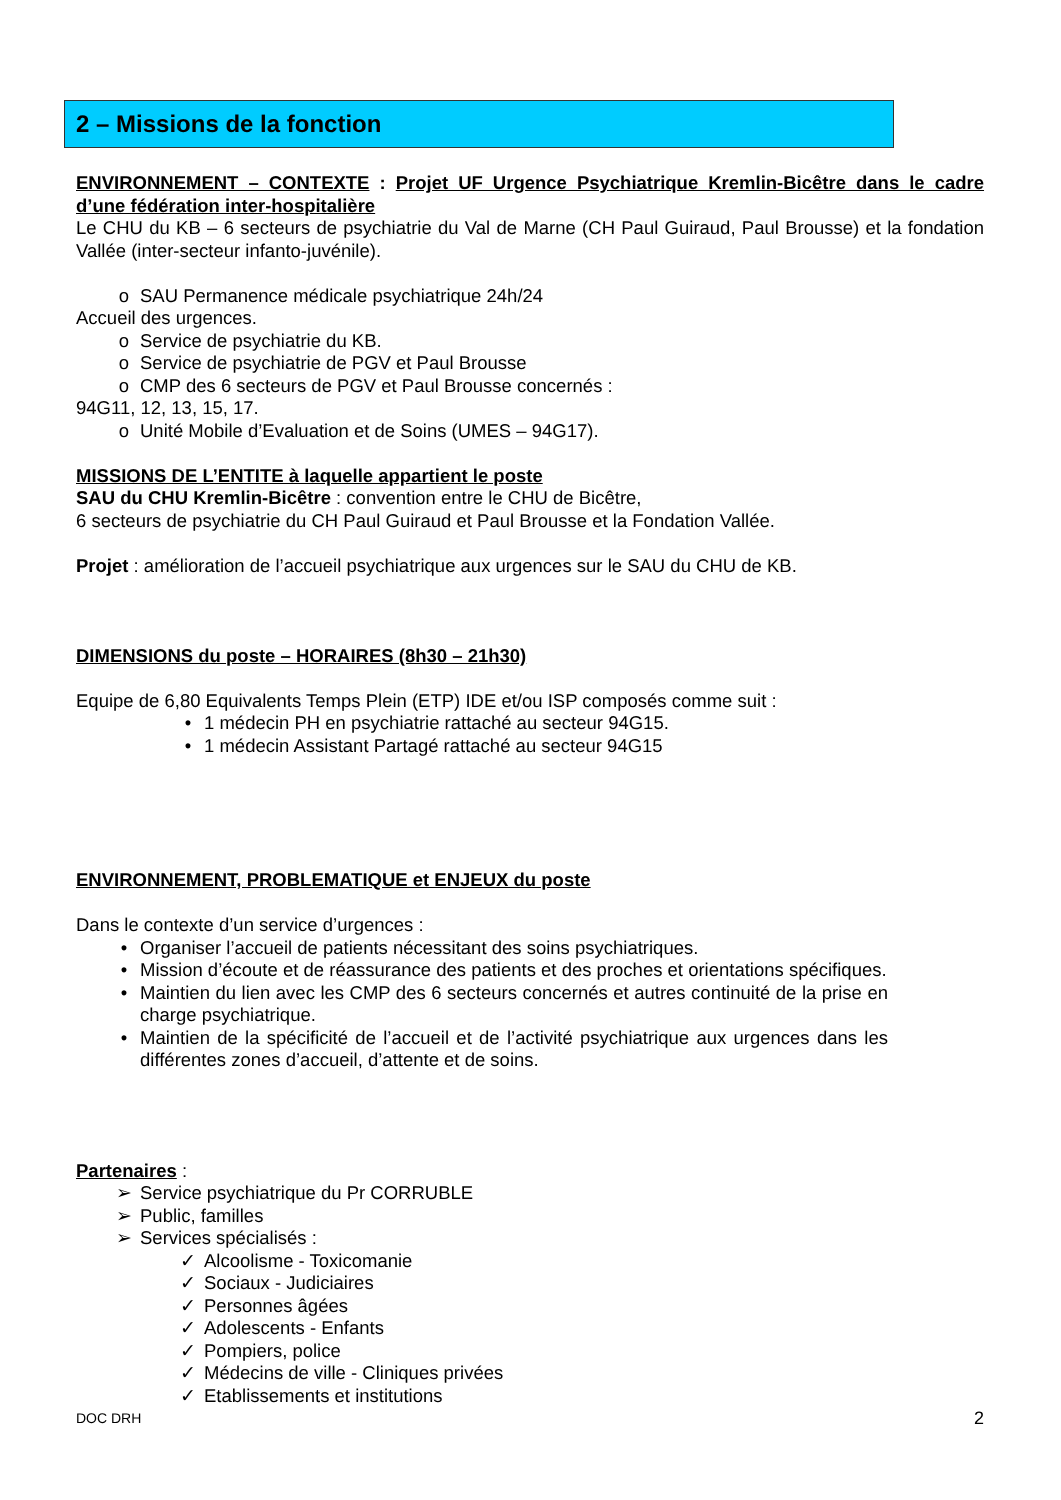2 – Missions de la fonction
ENVIRONNEMENT – CONTEXTE : Projet UF Urgence Psychiatrique Kremlin-Bicêtre dans le cadre d’une fédération inter-hospitalière
Le CHU du KB – 6 secteurs de psychiatrie du Val de Marne (CH Paul Guiraud, Paul Brousse) et la fondation Vallée (inter-secteur infanto-juvénile).
o SAU Permanence médicale psychiatrique 24h/24
Accueil des urgences.
o Service de psychiatrie du KB.
o Service de psychiatrie de PGV et Paul Brousse
o CMP des 6 secteurs de PGV et Paul Brousse concernés :
94G11, 12, 13, 15, 17.
o Unité Mobile d’Evaluation et de Soins (UMES – 94G17).
MISSIONS DE L’ENTITE à laquelle appartient le poste
SAU du CHU Kremlin-Bicêtre : convention entre le CHU de Bicêtre,
6 secteurs de psychiatrie du CH Paul Guiraud et Paul Brousse et la Fondation Vallée.
Projet : amélioration de l’accueil psychiatrique aux urgences sur le SAU du CHU de KB.
DIMENSIONS du poste – HORAIRES (8h30 – 21h30)
Equipe de 6,80 Equivalents Temps Plein (ETP) IDE et/ou ISP composés comme suit :
• 1 médecin PH en psychiatrie rattaché au secteur 94G15.
• 1 médecin Assistant Partagé rattaché au secteur 94G15
ENVIRONNEMENT, PROBLEMATIQUE et ENJEUX du poste
Dans le contexte d’un service d’urgences :
• Organiser l’accueil de patients nécessitant des soins psychiatriques.
• Mission d’écoute et de réassurance des patients et des proches et orientations spécifiques.
• Maintien du lien avec les CMP des 6 secteurs concernés et autres continuité de la prise en charge psychiatrique.
• Maintien de la spécificité de l’accueil et de l’activité psychiatrique aux urgences dans les différentes zones d’accueil, d’attente et de soins.
Partenaires :
➢ Service psychiatrique du Pr CORRUBLE
➢ Public, familles
➢ Services spécialisés :
✓ Alcoolisme - Toxicomanie
✓ Sociaux - Judiciaires
✓ Personnes âgées
✓ Adolescents - Enfants
✓ Pompiers, police
✓ Médecins de ville - Cliniques privées
✓ Etablissements et institutions
DOC DRH 2